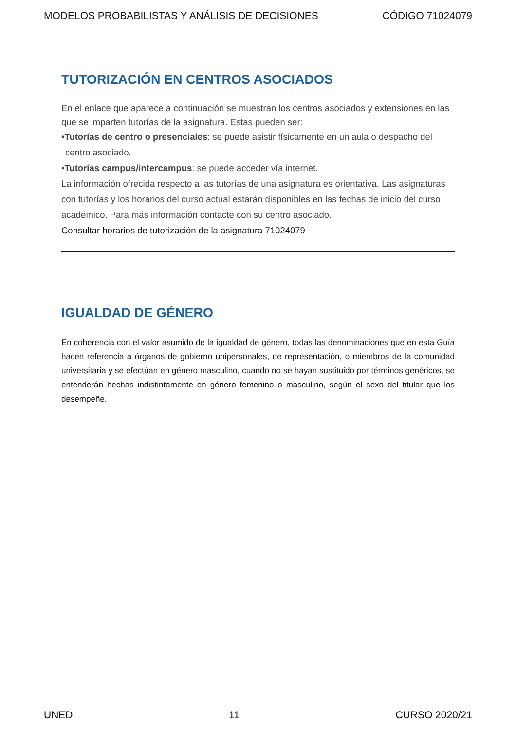MODELOS PROBABILISTAS Y ANÁLISIS DE DECISIONES CÓDIGO 71024079
TUTORIZACIÓN EN CENTROS ASOCIADOS
En el enlace que aparece a continuación se muestran los centros asociados y extensiones en las que se imparten tutorías de la asignatura. Estas pueden ser:
•Tutorías de centro o presenciales: se puede asistir físicamente en un aula o despacho del
centro asociado.
•Tutorías campus/intercampus: se puede acceder vía internet.
La información ofrecida respecto a las tutorías de una asignatura es orientativa. Las asignaturas con tutorías y los horarios del curso actual estarán disponibles en las fechas de inicio del curso académico. Para más información contacte con su centro asociado.
Consultar horarios de tutorización de la asignatura 71024079
IGUALDAD DE GÉNERO
En coherencia con el valor asumido de la igualdad de género, todas las denominaciones que en esta Guía hacen referencia a órganos de gobierno unipersonales, de representación, o miembros de la comunidad universitaria y se efectúan en género masculino, cuando no se hayan sustituido por términos genéricos, se entenderán hechas indistintamente en género femenino o masculino, según el sexo del titular que los desempeñe.
UNED 11 CURSO 2020/21